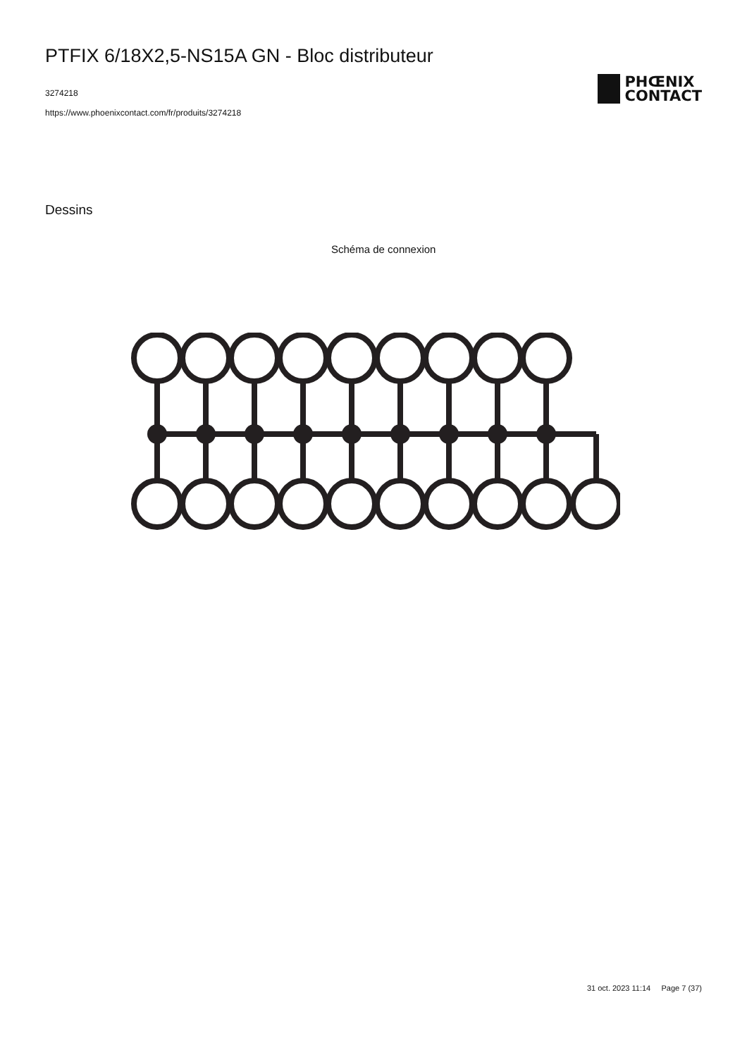PTFIX 6/18X2,5-NS15A GN - Bloc distributeur
3274218
https://www.phoenixcontact.com/fr/produits/3274218
PHŒNIX
CONTACT
Dessins
Schéma de connexion
31 oct. 2023 11:14 Page 7 (37)